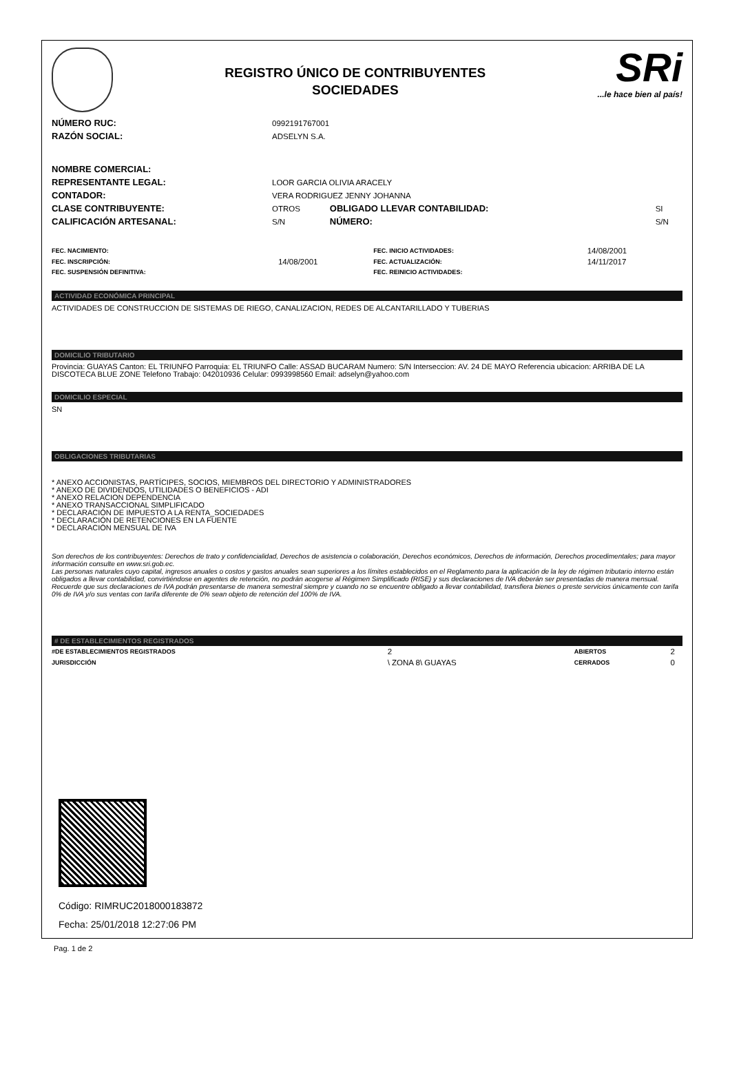REGISTRO ÚNICO DE CONTRIBUYENTES
SOCIEDADES
SRi...le hace bien al país!
| NÚMERO RUC: | 0992191767001 | | |
| RAZÓN SOCIAL: | ADSELYN S.A. | | |
| NOMBRE COMERCIAL: | | | |
| REPRESENTANTE LEGAL: | LOOR GARCIA OLIVIA ARACELY | | |
| CONTADOR: | VERA RODRIGUEZ JENNY JOHANNA | | |
| CLASE CONTRIBUYENTE: | OTROS | OBLIGADO LLEVAR CONTABILIDAD: | SI |
| CALIFICACIÓN ARTESANAL: | S/N | NÚMERO: | S/N |
| FEC. NACIMIENTO: | | FEC. INICIO ACTIVIDADES: | 14/08/2001 |
| FEC. INSCRIPCIÓN: | 14/08/2001 | FEC. ACTUALIZACIÓN: | 14/11/2017 |
| FEC. SUSPENSIÓN DEFINITIVA: | | FEC. REINICIO ACTIVIDADES: | |
ACTIVIDAD ECONÓMICA PRINCIPAL
ACTIVIDADES DE CONSTRUCCION DE SISTEMAS DE RIEGO, CANALIZACION, REDES DE ALCANTARILLADO Y TUBERIAS
DOMICILIO TRIBUTARIO
Provincia: GUAYAS Canton: EL TRIUNFO Parroquia: EL TRIUNFO Calle: ASSAD BUCARAM Numero: S/N Interseccion: AV. 24 DE MAYO Referencia ubicacion: ARRIBA DE LA DISCOTECA BLUE ZONE Telefono Trabajo: 042010936 Celular: 0993998560 Email: adselyn@yahoo.com
DOMICILIO ESPECIAL
SN
OBLIGACIONES TRIBUTARIAS
* ANEXO ACCIONISTAS, PARTÍCIPES, SOCIOS, MIEMBROS DEL DIRECTORIO Y ADMINISTRADORES
* ANEXO DE DIVIDENDOS, UTILIDADES O BENEFICIOS - ADI
* ANEXO RELACION DEPENDENCIA
* ANEXO TRANSACCIONAL SIMPLIFICADO
* DECLARACIÓN DE IMPUESTO A LA RENTA_SOCIEDADES
* DECLARACIÓN DE RETENCIONES EN LA FUENTE
* DECLARACIÓN MENSUAL DE IVA
Son derechos de los contribuyentes: Derechos de trato y confidencialidad, Derechos de asistencia o colaboración, Derechos económicos, Derechos de información, Derechos procedimentales; para mayor información consulte en www.sri.gob.ec.
Las personas naturales cuyo capital, ingresos anuales o costos y gastos anuales sean superiores a los límites establecidos en el Reglamento para la aplicación de la ley de régimen tributario interno están obligados a llevar contabilidad, convirtiéndose en agentes de retención, no podrán acogerse al Régimen Simplificado (RISE) y sus declaraciones de IVA deberán ser presentadas de manera mensual.
Recuerde que sus declaraciones de IVA podrán presentarse de manera semestral siempre y cuando no se encuentre obligado a llevar contabilidad, transfiera bienes o preste servicios únicamente con tarifa 0% de IVA y/o sus ventas con tarifa diferente de 0% sean objeto de retención del 100% de IVA.
# DE ESTABLECIMIENTOS REGISTRADOS
| #DE ESTABLECIMIENTOS REGISTRADOS | 2 | ABIERTOS | 2 |
| JURISDICCIÓN | \ ZONA 8\ GUAYAS | CERRADOS | 0 |
Código: RIMRUC2018000183872
Fecha: 25/01/2018 12:27:06 PM
Pag. 1 de 2